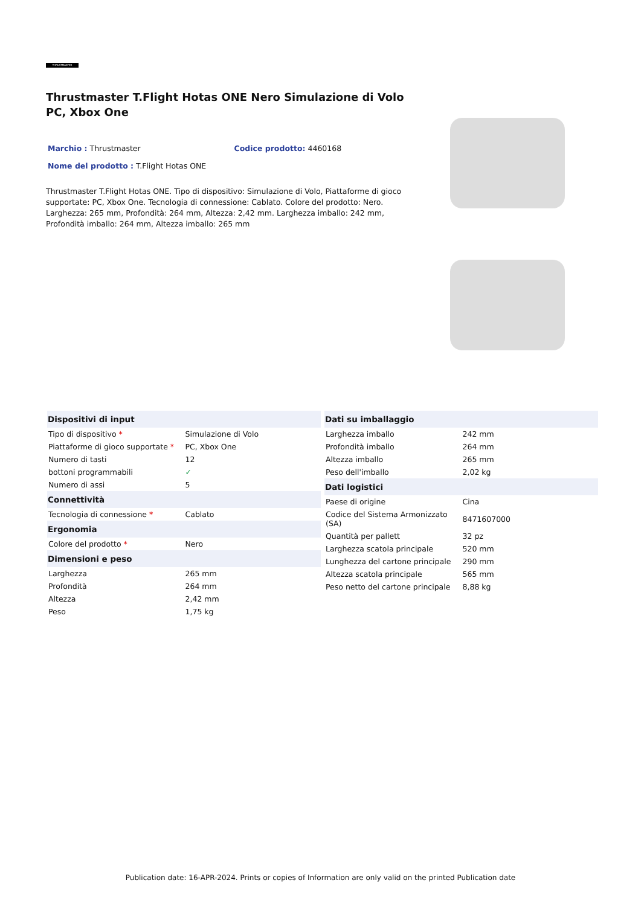THRUSTMASTER
Thrustmaster T.Flight Hotas ONE Nero Simulazione di Volo PC, Xbox One
Marchio : Thrustmaster Codice prodotto: 4460168
Nome del prodotto : T.Flight Hotas ONE
Thrustmaster T.Flight Hotas ONE. Tipo di dispositivo: Simulazione di Volo, Piattaforme di gioco supportate: PC, Xbox One. Tecnologia di connessione: Cablato. Colore del prodotto: Nero. Larghezza: 265 mm, Profondità: 264 mm, Altezza: 2,42 mm. Larghezza imballo: 242 mm, Profondità imballo: 264 mm, Altezza imballo: 265 mm
| Dispositivi di input | |
| --- | --- |
| Tipo di dispositivo * | Simulazione di Volo |
| Piattaforme di gioco supportate * | PC, Xbox One |
| Numero di tasti | 12 |
| bottoni programmabili | ✓ |
| Numero di assi | 5 |
| Connettività | |
| Tecnologia di connessione * | Cablato |
| Ergonomia | |
| Colore del prodotto * | Nero |
| Dimensioni e peso | |
| Larghezza | 265 mm |
| Profondità | 264 mm |
| Altezza | 2,42 mm |
| Peso | 1,75 kg |
| Dati su imballaggio | |
| --- | --- |
| Larghezza imballo | 242 mm |
| Profondità imballo | 264 mm |
| Altezza imballo | 265 mm |
| Peso dell'imballo | 2,02 kg |
| Dati logistici | |
| Paese di origine | Cina |
| Codice del Sistema Armonizzato (SA) | 8471607000 |
| Quantità per pallett | 32 pz |
| Larghezza scatola principale | 520 mm |
| Lunghezza del cartone principale | 290 mm |
| Altezza scatola principale | 565 mm |
| Peso netto del cartone principale | 8,88 kg |
Publication date: 16-APR-2024. Prints or copies of Information are only valid on the printed Publication date